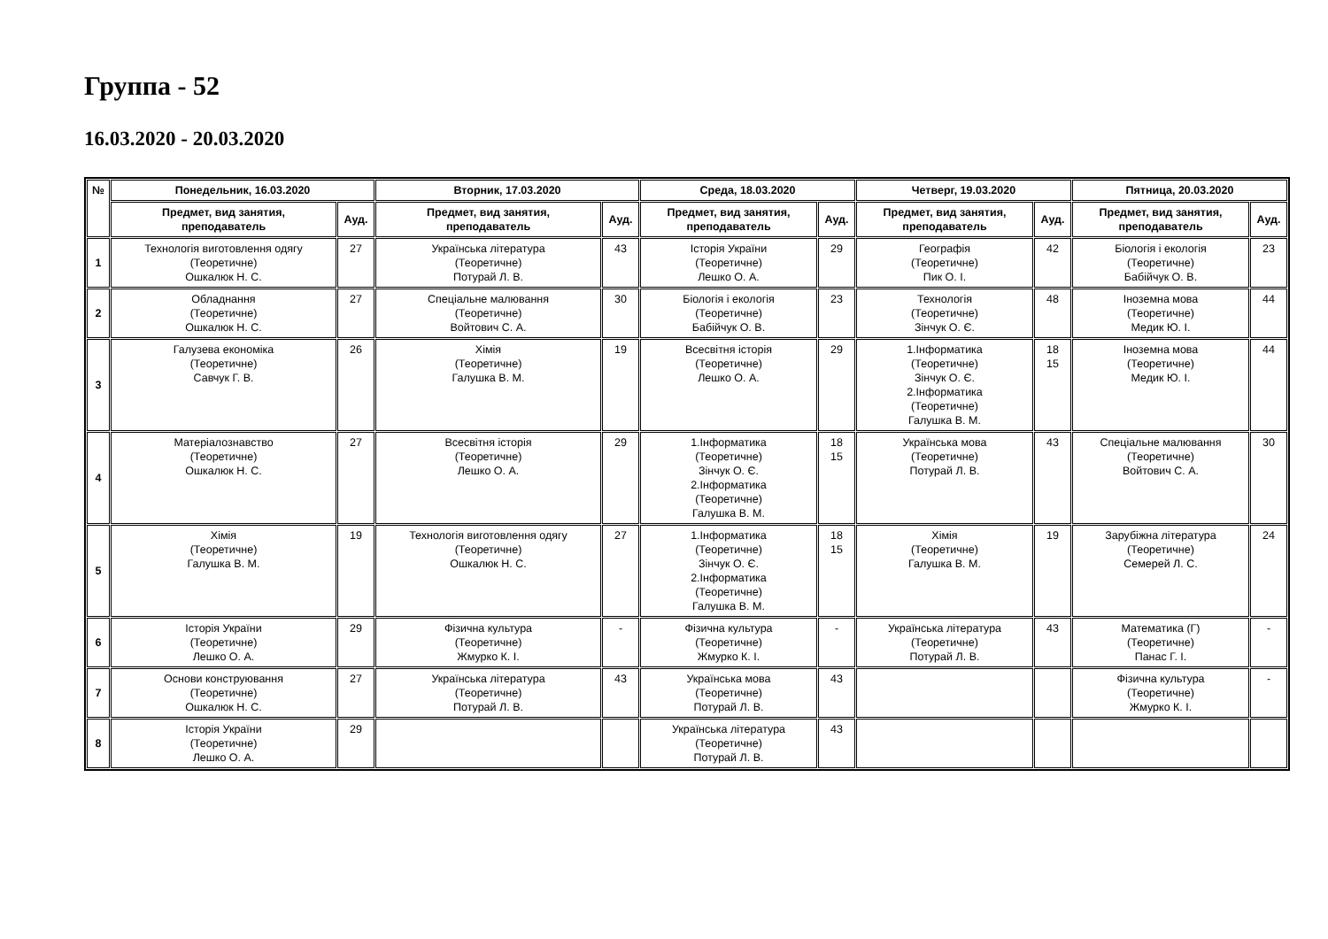Группа - 52
16.03.2020 - 20.03.2020
| № | Понедельник, 16.03.2020 | | Вторник, 17.03.2020 | | Среда, 18.03.2020 | | Четверг, 19.03.2020 | | Пятница, 20.03.2020 | |
| --- | --- | --- | --- | --- | --- | --- | --- | --- | --- | --- |
| | Предмет, вид занятия, преподаватель | Ауд. | Предмет, вид занятия, преподаватель | Ауд. | Предмет, вид занятия, преподаватель | Ауд. | Предмет, вид занятия, преподаватель | Ауд. | Предмет, вид занятия, преподаватель | Ауд. |
| 1 | Технологія виготовлення одягу (Теоретичне) Ошкалюк Н. С. | 27 | Українська література (Теоретичне) Потурай Л. В. | 43 | Історія України (Теоретичне) Лешко О. А. | 29 | Географія (Теоретичне) Пик О. І. | 42 | Біологія і екологія (Теоретичне) Бабійчук О. В. | 23 |
| 2 | Обладнання (Теоретичне) Ошкалюк Н. С. | 27 | Спеціальне малювання (Теоретичне) Войтович С. А. | 30 | Біологія і екологія (Теоретичне) Бабійчук О. В. | 23 | Технологія (Теоретичне) Зінчук О. Є. | 48 | Іноземна мова (Теоретичне) Медик Ю. І. | 44 |
| 3 | Галузева економіка (Теоретичне) Савчук Г. В. | 26 | Хімія (Теоретичне) Галушка В. М. | 19 | Всесвітня історія (Теоретичне) Лешко О. А. | 29 | 1.Інформатика (Теоретичне) Зінчук О. Є. 2.Інформатика (Теоретичне) Галушка В. М. | 18 15 | Іноземна мова (Теоретичне) Медик Ю. І. | 44 |
| 4 | Матеріалознавство (Теоретичне) Ошкалюк Н. С. | 27 | Всесвітня історія (Теоретичне) Лешко О. А. | 29 | 1.Інформатика (Теоретичне) Зінчук О. Є. 2.Інформатика (Теоретичне) Галушка В. М. | 18 15 | Українська мова (Теоретичне) Потурай Л. В. | 43 | Спеціальне малювання (Теоретичне) Войтович С. А. | 30 |
| 5 | Хімія (Теоретичне) Галушка В. М. | 19 | Технологія виготовлення одягу (Теоретичне) Ошкалюк Н. С. | 27 | 1.Інформатика (Теоретичне) Зінчук О. Є. 2.Інформатика (Теоретичне) Галушка В. М. | 18 15 | Хімія (Теоретичне) Галушка В. М. | 19 | Зарубіжна література (Теоретичне) Семерей Л. С. | 24 |
| 6 | Історія України (Теоретичне) Лешко О. А. | 29 | Фізична культура (Теоретичне) Жмурко К. І. | - | Фізична культура (Теоретичне) Жмурко К. І. | - | Українська література (Теоретичне) Потурай Л. В. | 43 | Математика (Г) (Теоретичне) Панас Г. І. | - |
| 7 | Основи конструювання (Теоретичне) Ошкалюк Н. С. | 27 | Українська література (Теоретичне) Потурай Л. В. | 43 | Українська мова (Теоретичне) Потурай Л. В. | 43 | | | Фізична культура (Теоретичне) Жмурко К. І. | - |
| 8 | Історія України (Теоретичне) Лешко О. А. | 29 | | | Українська література (Теоретичне) Потурай Л. В. | 43 | | | | |